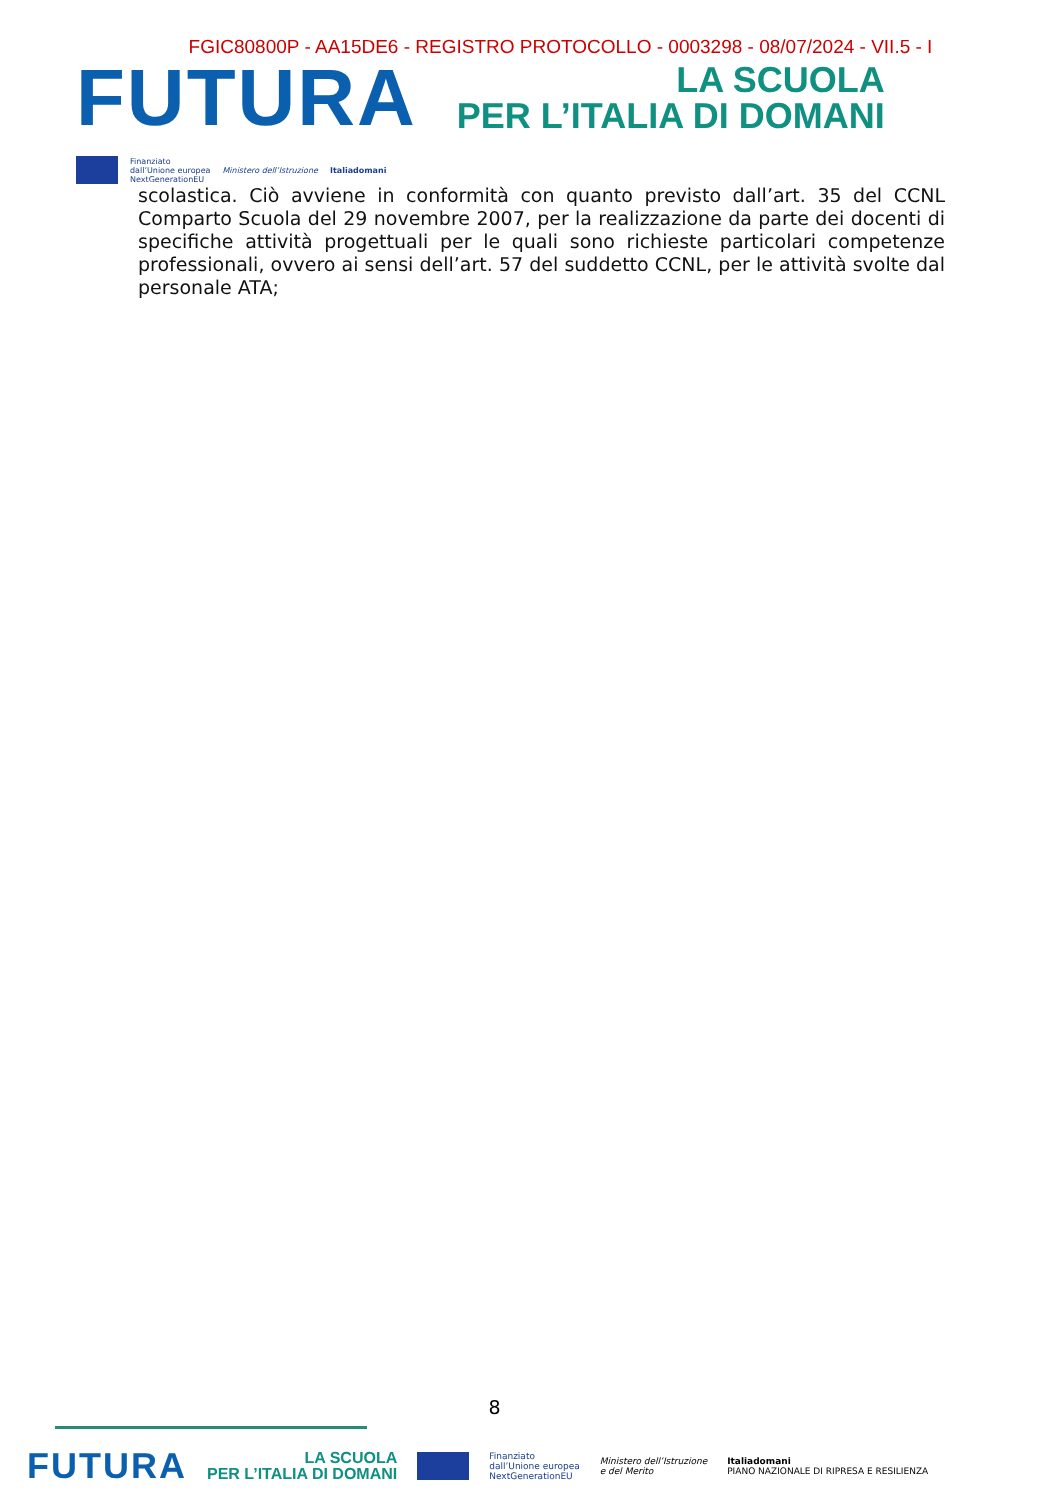FGIC80800P - AA15DE6 - REGISTRO PROTOCOLLO - 0003298 - 08/07/2024 - VII.5 - I
FUTURA
LA SCUOLA
PER L’ITALIA DI DOMANI
Finanziato
dall’Unione europea
NextGenerationEU
Ministero dell’Istruzione Italiadomani
scolastica. Ciò avviene in conformità con quanto previsto dall’art. 35 del CCNL Comparto Scuola del 29 novembre 2007, per la realizzazione da parte dei docenti di specifiche attività progettuali per le quali sono richieste particolari competenze professionali, ovvero ai sensi dell’art. 57 del suddetto CCNL, per le attività svolte dal personale ATA;
8
FUTURA
LA SCUOLA
PER L’ITALIA DI DOMANI
Finanziato
dall’Unione europea
NextGenerationEU
Ministero dell’Istruzione
e del Merito
Italiadomani
PIANO NAZIONALE DI RIPRESA E RESILIENZA